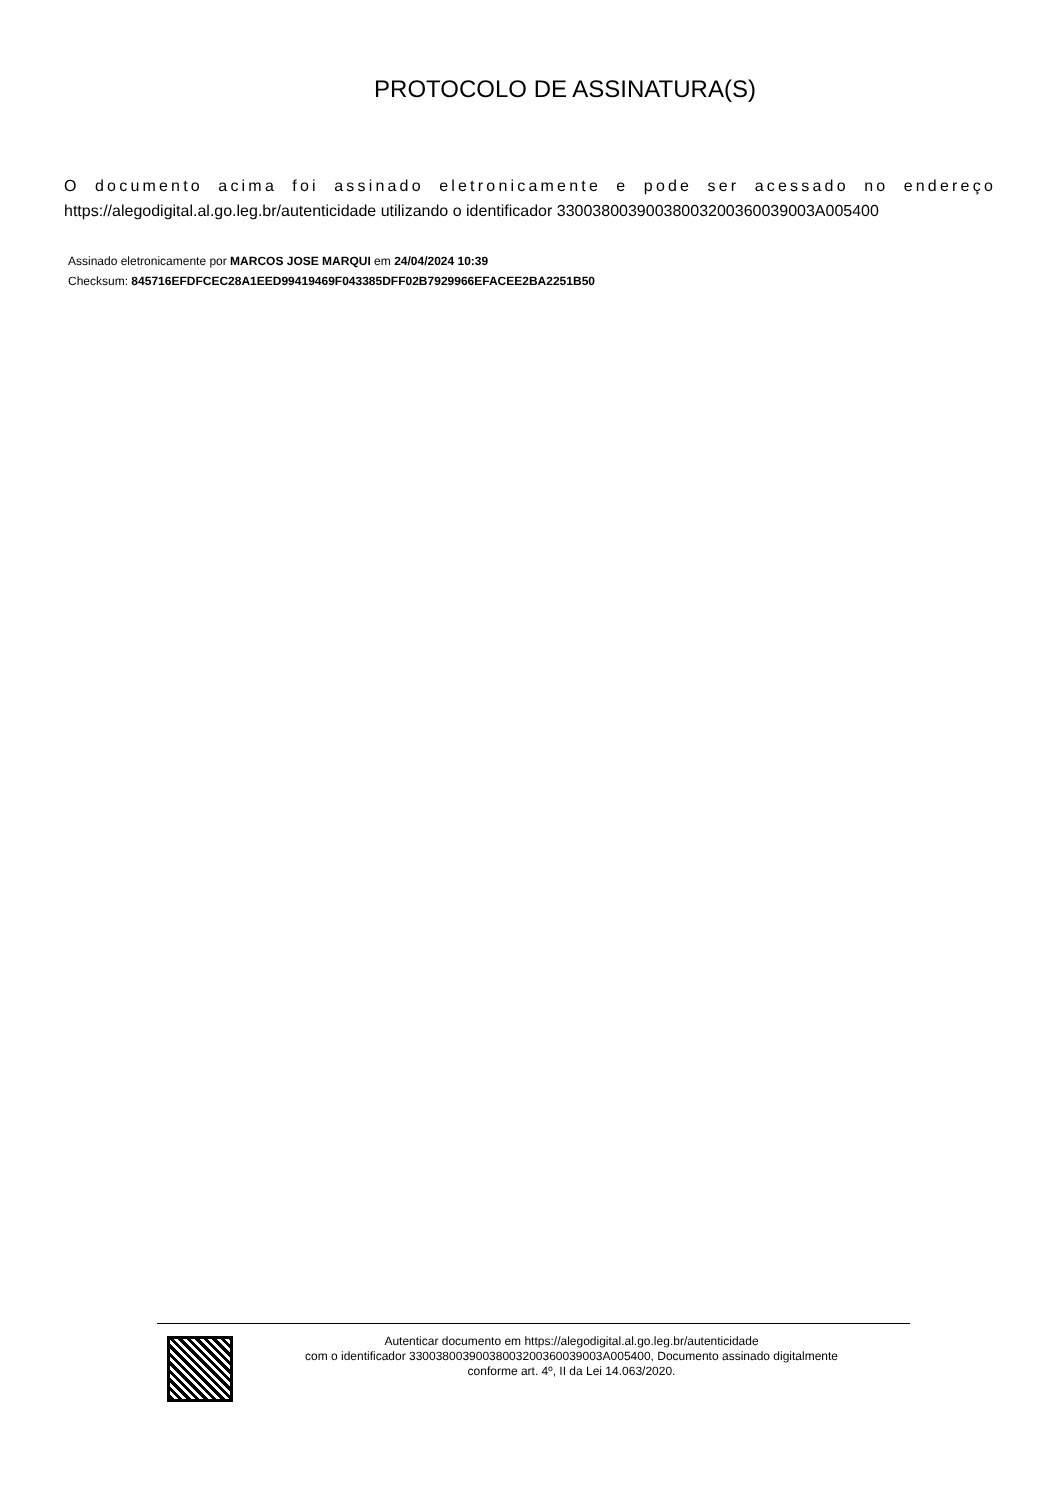PROTOCOLO DE ASSINATURA(S)
O documento acima foi assinado eletronicamente e pode ser acessado no endereço https://alegodigital.al.go.leg.br/autenticidade utilizando o identificador 330038003900380032003600​39003A005400
Assinado eletronicamente por MARCOS JOSE MARQUI em 24/04/2024 10:39
Checksum: 845716EFDFCEC28A1EED99419469F043385DFF02B7929966EFACEE2BA2251B50
Autenticar documento em https://alegodigital.al.go.leg.br/autenticidade
com o identificador 330038003900380032003600​39003A005400, Documento assinado digitalmente
conforme art. 4º, II da Lei 14.063/2020.